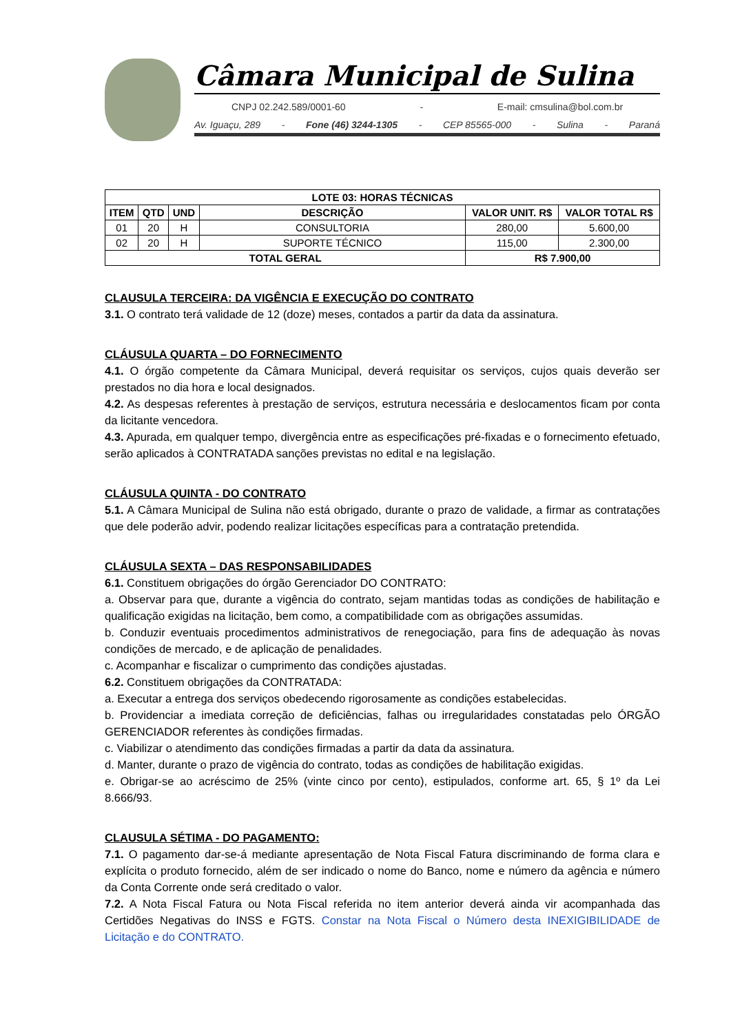Câmara Municipal de Sulina
CNPJ 02.242.589/0001-60 - E-mail: cmsulina@bol.com.br
Av. Iguaçu, 289 - Fone (46) 3244-1305 - CEP 85565-000 - Sulina - Paraná
| LOTE 03: HORAS TÉCNICAS | | | | | |
| --- | --- | --- | --- | --- | --- |
| ITEM | QTD | UND | DESCRIÇÃO | VALOR UNIT. R$ | VALOR TOTAL R$ |
| 01 | 20 | H | CONSULTORIA | 280,00 | 5.600,00 |
| 02 | 20 | H | SUPORTE TÉCNICO | 115,00 | 2.300,00 |
| TOTAL GERAL | | | | R$ 7.900,00 | |
CLAUSULA TERCEIRA: DA VIGÊNCIA E EXECUÇÃO DO CONTRATO
3.1. O contrato terá validade de 12 (doze) meses, contados a partir da data da assinatura.
CLÁUSULA QUARTA – DO FORNECIMENTO
4.1. O órgão competente da Câmara Municipal, deverá requisitar os serviços, cujos quais deverão ser prestados no dia hora e local designados.
4.2. As despesas referentes à prestação de serviços, estrutura necessária e deslocamentos ficam por conta da licitante vencedora.
4.3. Apurada, em qualquer tempo, divergência entre as especificações pré-fixadas e o fornecimento efetuado, serão aplicados à CONTRATADA sanções previstas no edital e na legislação.
CLÁUSULA QUINTA - DO CONTRATO
5.1. A Câmara Municipal de Sulina não está obrigado, durante o prazo de validade, a firmar as contratações que dele poderão advir, podendo realizar licitações específicas para a contratação pretendida.
CLÁUSULA SEXTA – DAS RESPONSABILIDADES
6.1. Constituem obrigações do órgão Gerenciador DO CONTRATO:
a. Observar para que, durante a vigência do contrato, sejam mantidas todas as condições de habilitação e qualificação exigidas na licitação, bem como, a compatibilidade com as obrigações assumidas.
b. Conduzir eventuais procedimentos administrativos de renegociação, para fins de adequação às novas condições de mercado, e de aplicação de penalidades.
c. Acompanhar e fiscalizar o cumprimento das condições ajustadas.
6.2. Constituem obrigações da CONTRATADA:
a. Executar a entrega dos serviços obedecendo rigorosamente as condições estabelecidas.
b. Providenciar a imediata correção de deficiências, falhas ou irregularidades constatadas pelo ÓRGÃO GERENCIADOR referentes às condições firmadas.
c. Viabilizar o atendimento das condições firmadas a partir da data da assinatura.
d. Manter, durante o prazo de vigência do contrato, todas as condições de habilitação exigidas.
e. Obrigar-se ao acréscimo de 25% (vinte cinco por cento), estipulados, conforme art. 65, § 1º da Lei 8.666/93.
CLAUSULA SÉTIMA - DO PAGAMENTO:
7.1. O pagamento dar-se-á mediante apresentação de Nota Fiscal Fatura discriminando de forma clara e explícita o produto fornecido, além de ser indicado o nome do Banco, nome e número da agência e número da Conta Corrente onde será creditado o valor.
7.2. A Nota Fiscal Fatura ou Nota Fiscal referida no item anterior deverá ainda vir acompanhada das Certidões Negativas do INSS e FGTS. Constar na Nota Fiscal o Número desta INEXIGIBILIDADE de Licitação e do CONTRATO.